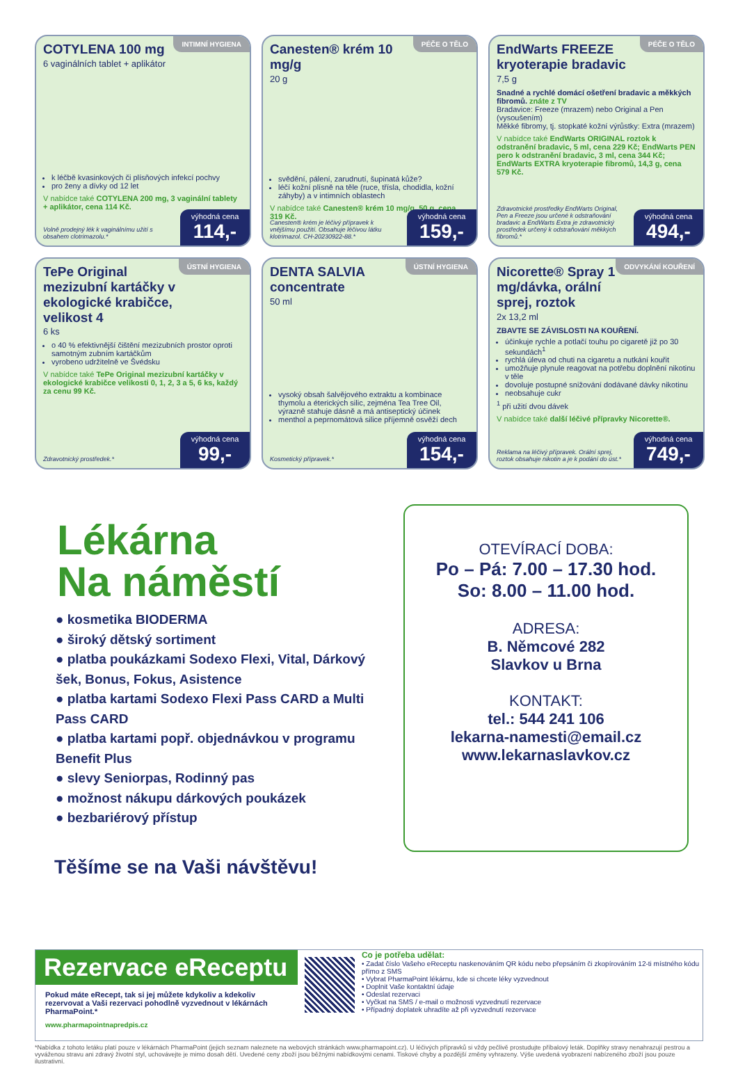INTIMNÍ HYGIENA
COTYLENA 100 mg
6 vaginálních tablet + aplikátor
k léčbě kvasinkových či plísňových infekcí pochvy
pro ženy a dívky od 12 let
V nabídce také COTYLENA 200 mg, 3 vaginální tablety + aplikátor, cena 114 Kč.
Volně prodejný lék k vaginálnímu užití s obsahem clotrimazolu.*
výhodná cena
114,-
PÉČE O TĚLO
Canesten® krém 10 mg/g
20 g
svědění, pálení, zarudnutí, šupinatá kůže?
léčí kožní plísně na těle (ruce, třísla, chodidla, kožní záhyby) a v intimních oblastech
V nabídce také Canesten® krém 10 mg/g, 50 g, cena 319 Kč.
Canesten® krém je léčivý přípravek k vnějšímu použití. Obsahuje léčivou látku klotrimazol. CH-20230922-88.*
výhodná cena
159,-
PÉČE O TĚLO
EndWarts FREEZE kryoterapie bradavic
7,5 g
Snadné a rychlé domácí ošetření bradavic a měkkých fibromů. znáte z TV
Bradavice: Freeze (mrazem) nebo Original a Pen (vysoušením)
Měkké fibromy, tj. stopkaté kožní výrůstky: Extra (mrazem)
V nabídce také EndWarts ORIGINAL roztok k odstranění bradavic, 5 ml, cena 229 Kč; EndWarts PEN pero k odstranění bradavic, 3 ml, cena 344 Kč; EndWarts EXTRA kryoterapie fibromů, 14,3 g, cena 579 Kč.
Zdravotnické prostředky EndWarts Original, Pen a Freeze jsou určené k odstraňování bradavic a EndWarts Extra je zdravotnický prostředek určený k odstraňování měkkých fibromů.*
výhodná cena
494,-
ÚSTNÍ HYGIENA
TePe Original mezizubní kartáčky v ekologické krabičce, velikost 4
6 ks
o 40 % efektivnější čištění mezizubních prostor oproti samotným zubním kartáčkům
vyrobeno udržitelně ve Švédsku
V nabídce také TePe Original mezizubní kartáčky v ekologické krabičce velikosti 0, 1, 2, 3 a 5, 6 ks, každý za cenu 99 Kč.
Zdravotnický prostředek.*
výhodná cena
99,-
ÚSTNÍ HYGIENA
DENTA SALVIA concentrate
50 ml
vysoký obsah šalvějového extraktu a kombinace thymolu a éterických silic, zejména Tea Tree Oil, výrazně stahuje dásně a má antiseptický účinek
menthol a peprnomátová silice příjemně osvěží dech
Kosmetický přípravek.*
výhodná cena
154,-
ODVYKÁNÍ KOUŘENÍ
Nicorette® Spray 1 mg/dávka, orální sprej, roztok
2x 13,2 ml
ZBAVTE SE ZÁVISLOSTI NA KOUŘENÍ.
účinkuje rychle a potlačí touhu po cigaretě již po 30 sekundách<sup>1</sup>
rychlá úleva od chuti na cigaretu a nutkání kouřit
umožňuje plynule reagovat na potřebu doplnění nikotinu v těle
dovoluje postupné snižování dodávané dávky nikotinu
neobsahuje cukr
<sup>1</sup> při užití dvou dávek
V nabídce také další léčivé přípravky Nicorette®.
Reklama na léčivý přípravek. Orální sprej, roztok obsahuje nikotin a je k podání do úst.*
výhodná cena
749,-
Lékárna
Na náměstí
● kosmetika BIODERMA
● široký dětský sortiment
● platba poukázkami Sodexo Flexi, Vital, Dárkový šek, Bonus, Fokus, Asistence
● platba kartami Sodexo Flexi Pass CARD a Multi Pass CARD
● platba kartami popř. objednávkou v programu Benefit Plus
● slevy Seniorpas, Rodinný pas
● možnost nákupu dárkových poukázek
● bezbariérový přístup
Těšíme se na Vaši návštěvu!
OTEVÍRACÍ DOBA:
Po – Pá: 7.00 – 17.30 hod.
So: 8.00 – 11.00 hod.
ADRESA:
B. Němcové 282
Slavkov u Brna
KONTAKT:
tel.: 544 241 106
lekarna-namesti@email.cz
www.lekarnaslavkov.cz
Rezervace eReceptu
Pokud máte eRecept, tak si jej můžete kdykoliv a kdekoliv rezervovat a Vaši rezervaci pohodlně vyzvednout v lékárnách PharmaPoint.*
www.pharmapointnapredpis.cz
Co je potřeba udělat:
• Zadat číslo Vašeho eReceptu naskenováním QR kódu nebo přepsáním či zkopírováním 12-ti místného kódu přímo z SMS
• Vybrat PharmaPoint lékárnu, kde si chcete léky vyzvednout
• Doplnit Vaše kontaktní údaje
• Odeslat rezervaci
• Vyčkat na SMS / e-mail o možnosti vyzvednutí rezervace
• Případný doplatek uhradíte až při vyzvednutí rezervace
*Nabídka z tohoto letáku platí pouze v lékárnách PharmaPoint (jejich seznam naleznete na webových stránkách www.pharmapoint.cz). U léčivých přípravků si vždy pečlivě prostudujte příbalový leták. Doplňky stravy nenahrazují pestrou a vyváženou stravu ani zdravý životní styl, uchovávejte je mimo dosah dětí. Uvedené ceny zboží jsou běžnými nabídkovými cenami. Tiskové chyby a pozdější změny vyhrazeny. Výše uvedená vyobrazení nabízeného zboží jsou pouze ilustrativní.